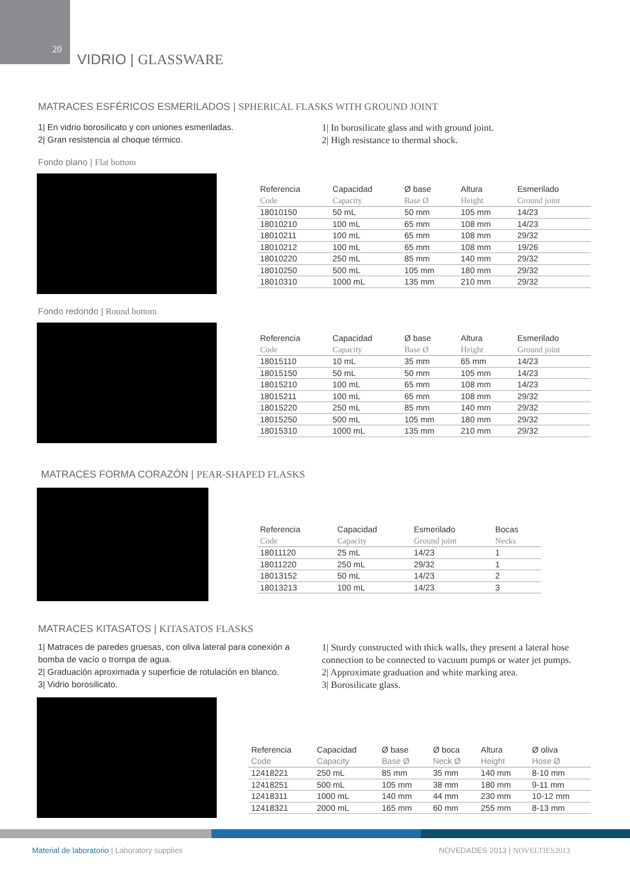20
VIDRIO | GLASSWARE
MATRACES ESFÉRICOS ESMERILADOS | SPHERICAL FLASKS WITH GROUND JOINT
1| En vidrio borosilicato y con uniones esmeriladas.
2| Gran resistencia al choque térmico.
1| In borosilicate glass and with ground joint.
2| High resistance to thermal shock.
Fondo plano | Flat bottom
| Referencia | Capacidad | Ø base | Altura | Esmerilado |
| --- | --- | --- | --- | --- |
| Code | Capacity | Base Ø | Height | Ground joint |
| 18010150 | 50 mL | 50 mm | 105 mm | 14/23 |
| 18010210 | 100 mL | 65 mm | 108 mm | 14/23 |
| 18010211 | 100 mL | 65 mm | 108 mm | 29/32 |
| 18010212 | 100 mL | 65 mm | 108 mm | 19/26 |
| 18010220 | 250 mL | 85 mm | 140 mm | 29/32 |
| 18010250 | 500 mL | 105 mm | 180 mm | 29/32 |
| 18010310 | 1000 mL | 135 mm | 210 mm | 29/32 |
Fondo redondo | Round bottom
| Referencia | Capacidad | Ø base | Altura | Esmerilado |
| --- | --- | --- | --- | --- |
| Code | Capacity | Base Ø | Height | Ground joint |
| 18015110 | 10 mL | 35 mm | 65 mm | 14/23 |
| 18015150 | 50 mL | 50 mm | 105 mm | 14/23 |
| 18015210 | 100 mL | 65 mm | 108 mm | 14/23 |
| 18015211 | 100 mL | 65 mm | 108 mm | 29/32 |
| 18015220 | 250 mL | 85 mm | 140 mm | 29/32 |
| 18015250 | 500 mL | 105 mm | 180 mm | 29/32 |
| 18015310 | 1000 mL | 135 mm | 210 mm | 29/32 |
MATRACES FORMA CORAZÓN | PEAR-SHAPED FLASKS
| Referencia | Capacidad | Esmerilado | Bocas |
| --- | --- | --- | --- |
| Code | Capacity | Ground joint | Necks |
| 18011120 | 25 mL | 14/23 | 1 |
| 18011220 | 250 mL | 29/32 | 1 |
| 18013152 | 50 mL | 14/23 | 2 |
| 18013213 | 100 mL | 14/23 | 3 |
MATRACES KITASATOS | KITASATOS FLASKS
1| Matraces de paredes gruesas, con oliva lateral para conexión a bomba de vacío o trompa de agua.
2| Graduación aproximada y superficie de rotulación en blanco.
3| Vidrio borosilicato.
1| Sturdy constructed with thick walls, they present a lateral hose connection to be connected to vacuum pumps or water jet pumps.
2| Approximate graduation and white marking area.
3| Borosilicate glass.
| Referencia | Capacidad | Ø base | Ø boca | Altura | Ø oliva |
| --- | --- | --- | --- | --- | --- |
| Code | Capacity | Base Ø | Neck Ø | Height | Hose Ø |
| 12418221 | 250 mL | 85 mm | 35 mm | 140 mm | 8-10 mm |
| 12418251 | 500 mL | 105 mm | 38 mm | 180 mm | 9-11 mm |
| 12418311 | 1000 mL | 140 mm | 44 mm | 230 mm | 10-12 mm |
| 12418321 | 2000 mL | 165 mm | 60 mm | 255 mm | 8-13 mm |
Material de laboratorio | Laboratory supplies
NOVEDADES 2013 | NOVELTIES2013